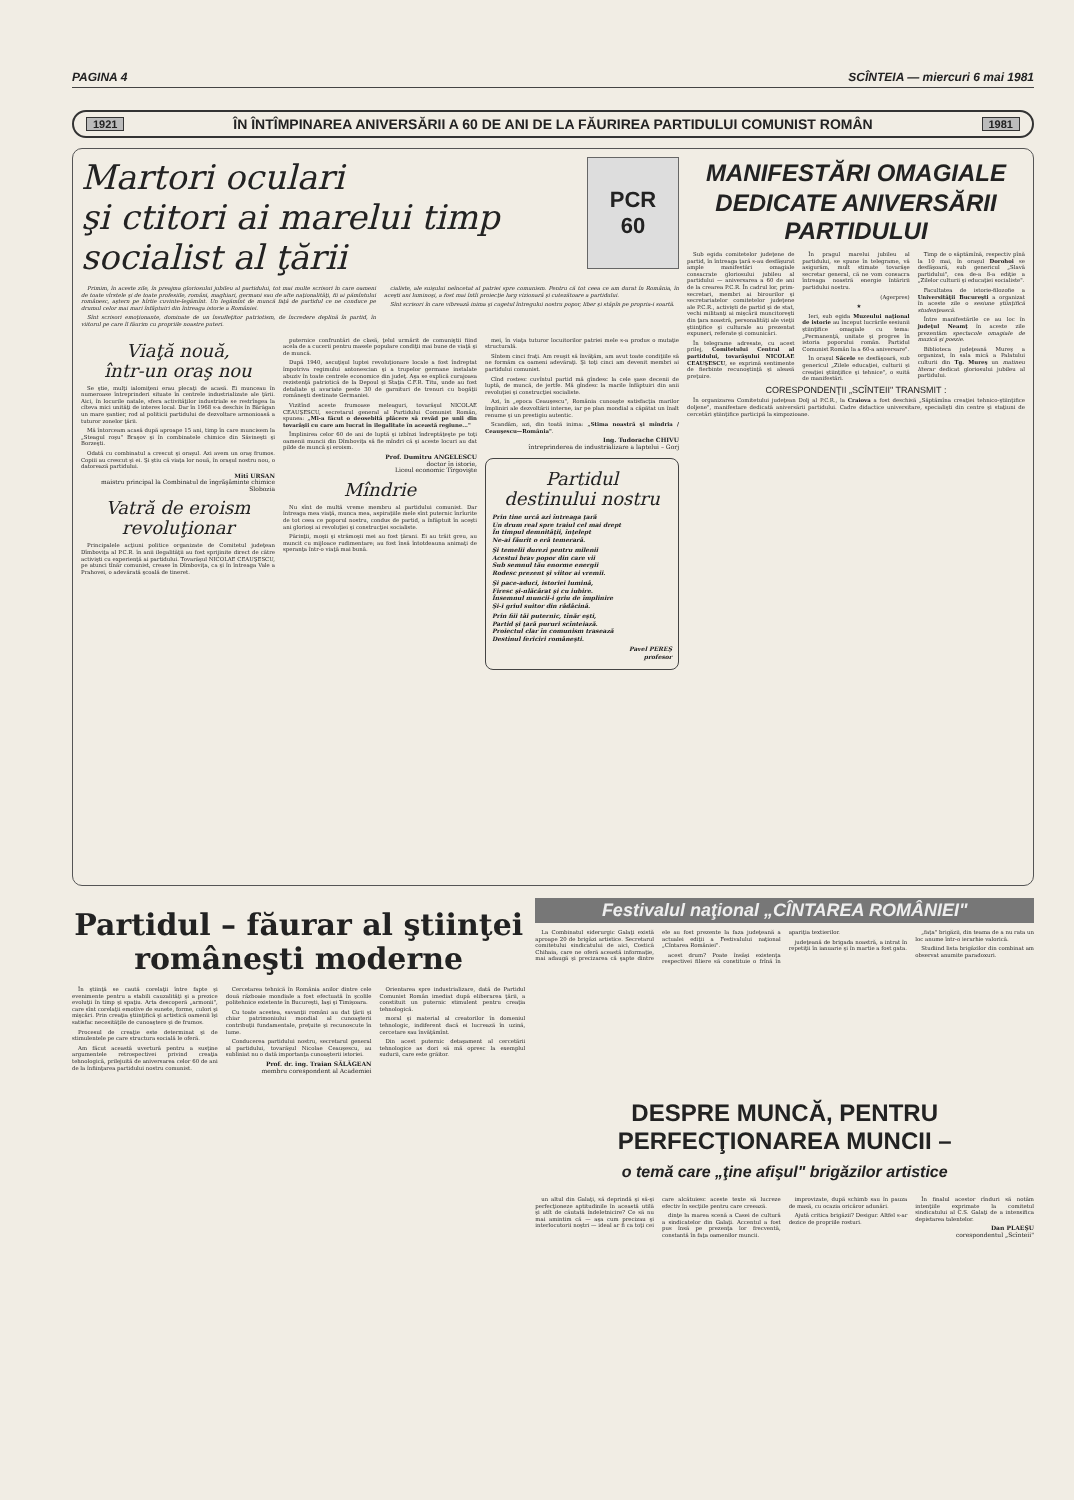PAGINA 4 SCÎNTEIA — miercuri 6 mai 1981
1921 ÎN ÎNTÎMPINAREA ANIVERSĂRII A 60 DE ANI DE LA FĂURIREA PARTIDULUI COMUNIST ROMÂN 1981
Martori oculari
şi ctitori ai marelui timp
socialist al ţării
PCR
60
Primim, în aceste zile, în preajma gloriosului jubileu al partidului, tot mai multe scrisori în care oameni de toate vîrstele şi de toate profesiile, români, maghiari, germani sau de alte naţionalităţi, fii ai pămîntului românesc, aştern pe hîrtie cuvinte-legămînt. Un legămînt de muncă faţă de partidul ce ne conduce pe drumul celor mai mari înfăptuiri din întreaga istorie a României.
Sînt scrisori emoţionante, dominate de un însufleţitor patriotism, de încredere deplină în partid, în viitorul pe care îl făurim cu propriile noastre puteri.
cialiste, ale suişului neîncetat al patriei spre comunism. Pentru că tot ceea ce am durat în România, în aceşti ani luminoşi, a fost mai întîi proiecţie larg vizionară şi cutezătoare a partidului.
Sînt scrisori în care vibrează inima şi cugetul întregului nostru popor, liber şi stăpîn pe propria-i soartă.
Viaţă nouă,
într-un oraş nou
Se ştie, mulţi ialomiţeni erau plecaţi de acasă. Ei munceau în numeroase întreprinderi situate în centrele industrializate ale ţării. Aici, în locurile natale, sfera activităţilor industriale se restrîngea la cîteva mici unităţi de interes local. Dar în 1968 s-a deschis în Bărăgan un mare şantier, rod al politicii partidului de dezvoltare armonioasă a tuturor zonelor ţării.
Mă întorceam acasă după aproape 15 ani, timp în care muncisem la „Steagul roşu" Braşov şi în combinatele chimice din Săvineşti şi Borzeşti.
Odată cu combinatul a crescut şi oraşul. Azi avem un oraş frumos. Copiii au crescut şi ei. Şi ştiu că viaţa lor nouă, în oraşul nostru nou, o datorează partidului.
Mitî URSAN
maistru principal la Combinatul de îngrăşăminte chimice Slobozia
Vatră de eroism
revoluţionar
Principalele acţiuni politice organizate de Comitetul judeţean Dîmboviţa al P.C.R. în anii ilegalităţii au fost sprijinite direct de către activişti cu experienţă ai partidului. Tovarăşul NICOLAE CEAUŞESCU, pe atunci tînăr comunist, crease în Dîmboviţa, ca şi în întreaga Vale a Prahovei, o adevărată şcoală de tineret.
puternice confruntări de clasă, ţelul urmărit de comuniştii fiind acela de a cucerii pentru masele populare condiţii mai bune de viaţă şi de muncă.
După 1940, ascuţişul luptei revoluţionare locale a fost îndreptat împotriva regimului antonescian şi a trupelor germane instalate abuziv în toate centrele economice din judeţ. Aşa se explică curajoasa rezistenţă patriotică de la Depoul şi Staţia C.F.R. Titu, unde au fost detaliate şi avariate peste 30 de garnituri de trenuri cu bogăţii româneşti destinate Germaniei.
Vizitînd aceste frumoase meleaguri, tovarăşul NICOLAE CEAUŞESCU, secretarul general al Partidului Comunist Român, spunea: „Mi-a făcut o deosebită plăcere să revăd pe unii din tovarăşii cu care am lucrat în ilegalitate în această regiune..."
Împlinirea celor 60 de ani de luptă şi izbînzi îndreptăţeşte pe toţi oamenii muncii din Dîmboviţa să fie mîndri că şi aceste locuri au dat pilde de muncă şi eroism.
Prof. Dumitru ANGELESCU
doctor în istorie,
Liceul economic Tîrgovişte
Mîndrie
Nu sînt de multă vreme membru al partidului comunist. Dar întreaga mea viaţă, munca mea, aspiraţiile mele sînt puternic înrîurite de tot ceea ce poporul nostru, condus de partid, a înfăptuit în aceşti ani glorioşi ai revoluţiei şi construcţiei socialiste.
Părinţii, moşii şi strămoşii mei au fost ţărani. Ei au trăit greu, au muncit cu mijloace rudimentare; au fost însă întotdeauna animaţi de speranţa într-o viaţă mai bună.
mei, în viaţa tuturor locuitorilor patriei mele s-a produs o mutaţie structurală.
Sîntem cinci fraţi. Am reuşit să învăţăm, am avut toate condiţiile să ne formăm ca oameni adevăraţi. Şi toţi cinci am devenit membri ai partidului comunist.
Cînd rostesc cuvîntul partid mă gîndesc la cele şase decenii de luptă, de muncă, de jertfe. Mă gîndesc la marile înfăptuiri din anii revoluţiei şi construcţiei socialiste.
Azi, în „epoca Ceauşescu", România cunoaşte satisfacţia marilor împliniri ale dezvoltării interne, iar pe plan mondial a căpătat un înalt renume şi un prestigiu autentic.
Scandăm, azi, din toată inima: „Stima noastră şi mîndria / Ceauşescu—România".
Ing. Tudorache CHIVU
întreprinderea de industrializare a laptelui – Gorj
Partidul
destinului nostru
Prin tine urcă azi întreaga ţară
Un drum real spre traiul cel mai drept
În timpul demnităţii, înţelept
Ne-ai făurit o eră temerară.
Şi temelii durezi pentru milenii
Acestui brav popor din care vii
Sub semnul tău enorme energii
Rodesc prezent şi viitor ai vremii.
Şi pace-aduci, istoriei lumină,
Firesc şi-nlăcărat şi cu iubire.
Însemnul muncii-i griu de împlinire
Şi-i griul suitor din rădăcină.
Prin fiii tăi puternic, tînăr eşti,
Partid şi ţară pururi scînteiază.
Proiectul clar în comunism trasează
Destinul fericiri româneşti.
Pavel PEREŞ
profesor
MANIFESTĂRI OMAGIALE
DEDICATE ANIVERSĂRII PARTIDULUI
Sub egida comitetelor judeţene de partid, în întreaga ţară s-au desfăşurat ample manifestări omagiale consacrate gloriosului jubileu al partidului — aniversarea a 60 de ani de la crearea P.C.R. În cadrul lor, prim-secretari, membri ai birourilor şi secretariatelor comitetelor judeţene ale P.C.R., activişti de partid şi de stat, vechi militanţi ai mişcării muncitoreşti din ţara noastră, personalităţi ale vieţii ştiinţifice şi culturale au prezentat expuneri, referate şi comunicări.
În telegrame adresate, cu acest prilej, Comitetului Central al partidului, tovarăşului NICOLAE CEAUŞESCU, se exprimă sentimente de fierbinte recunoştinţă şi aleasă preţuire.
În pragul marelui jubileu al partidului, se spune în telegrame, vă asigurăm, mult stimate tovarăşe secretar general, că ne vom consacra întreaga noastră energie întăririi partidului nostru.
(Agerpres)
★
Ieri, sub egida Muzeului naţional de istorie au început lucrările sesiunii ştiinţifice omagiale cu tema: „Permanenţă, unitate şi progres în istoria poporului român. Partidul Comunist Român la a 60-a aniversare".
În orașul Săcele se desfăşoară, sub genericul „Zilele educaţiei, culturii şi creaţiei ştiinţifice şi tehnice", o suită de manifestări.
Timp de o săptămînă, respectiv pînă la 10 mai, în oraşul Dorohoi se desfăşoară, sub genericul „Slavă partidului", cea de-a 8-a ediţie a „Zilelor culturii şi educaţiei socialiste".
Facultatea de istorie-filozofie a Universităţii Bucureşti a organizat în aceste zile o sesiune ştiinţifică studenţească.
Între manifestările ce au loc în judeţul Neamţ în aceste zile prezentăm spectacole omagiale de muzică şi poezie.
Biblioteca judeţeană Mureş a organizat, în sala mică a Palatului culturii din Tg. Mureş un matineu literar dedicat gloriosului jubileu al partidului.
CORESPONDENŢII „SCÎNTEII" TRANSMIT :
În organizarea Comitetului judeţean Dolj al P.C.R., la Craiova a fost deschisă „Săptămîna creaţiei tehnico-ştiinţifice doljene", manifestare dedicată aniversării partidului. Cadre didactice universitare, specialişti din centre şi staţiuni de cercetări ştiinţifice participă la simpozioane.
Partidul – făurar al ştiinţei
româneşti moderne
În ştiinţă se caută corelaţii între fapte şi evenimente pentru a stabili cauzalităţi şi a prezice evoluţii în timp şi spaţiu. Arta descoperă „armonii", care sînt corelaţii emotive de sunete, forme, culori şi mişcări. Prin creaţia ştiinţifică şi artistică oamenii îşi satisfac necesităţile de cunoaştere şi de frumos.
Procesul de creaţie este determinat şi de stimulentele pe care structura socială le oferă.
Am făcut această uvertură pentru a susţine argumentele retrospectivei privind creaţia tehnologică, prilejuită de aniversarea celor 60 de ani de la înfiinţarea partidului nostru comunist.
Cercetarea tehnică în România anilor dintre cele două războaie mondiale a fost efectuată în şcolile politehnice existente în Bucureşti, Iaşi şi Timişoara.
Cu toate acestea, savanţii români au dat ţării şi chiar patrimoniului mondial al cunoaşterii contribuţii fundamentale, preţuite şi recunoscute în lume.
Conducerea partidului nostru, secretarul general al partidului, tovarăşul Nicolae Ceauşescu, au subliniat nu o dată importanţa cunoaşterii istoriei.
Prof. dr. ing. Traian SĂLĂGEAN
membru corespondent al Academiei
Orientarea spre industrializare, dată de Partidul Comunist Român imediat după eliberarea ţării, a constituit un puternic stimulent pentru creaţia tehnologică.
moral şi material al creatorilor în domeniul tehnologic, indiferent dacă ei lucrează în uzină, cercetare sau învăţămînt.
Din acest puternic detaşament al cercetării tehnologice as dori să mă opresc la exemplul sudurii, care este grăitor.
Festivalul naţional „CÎNTAREA ROMÂNIEI"
La Combinatul siderurgic Galaţi există aproape 20 de brigăzi artistice. Secretarul comitetului sindicatului de aici, Costică Chihaia, care ne oferă această informaţie, mai adaugă şi precizarea că şapte dintre ele au fost prezente la faza judeţeană a actualei ediţii a Festivalului naţional „Cîntarea României".
acest drum? Poate însăşi existenţa respectivei filiere să constituie o frînă în apariţia textierilor.
judeţeană de brigada noastră, a intrat în repetiţii în ianuarie şi în martie a fost gata.
„faţa" brigăzii, din teama de a nu rata un loc anume într-o ierarhie valorică.
Studiind lista brigăzilor din combinat am observat anumite paradoxuri.
DESPRE MUNCĂ, PENTRU
PERFECŢIONAREA MUNCII –
o temă care „ţine afişul" brigăzilor artistice
un altul din Galaţi, să deprindă şi să-şi perfecţioneze aptitudinile în această utilă şi atît de căutată îndeletnicire? Ce să nu mai amintim că — aşa cum precizau şi interlocutorii noştri — ideal ar fi ca toţi cei care alcătuiesc aceste texte să lucreze efectiv în secţiile pentru care creează.
dinţe la marea scenă a Casei de cultură a sindicatelor din Galaţi. Accentul a fost pus însă pe prezenţa lor frecventă, constantă în faţa oamenilor muncii.
improvizate, după schimb sau în pauza de masă, cu ocazia oricăror adunări.
Ajută critica brigăzii? Desigur. Altfel s-ar dezice de propriile rosturi.
În finalul acestor rînduri să notăm intenţiile exprimate la comitetul sindicatului al C.S. Galaţi de a intensifica depistarea talentelor.
Dan PLAEŞU
corespondentul „Scînteii"